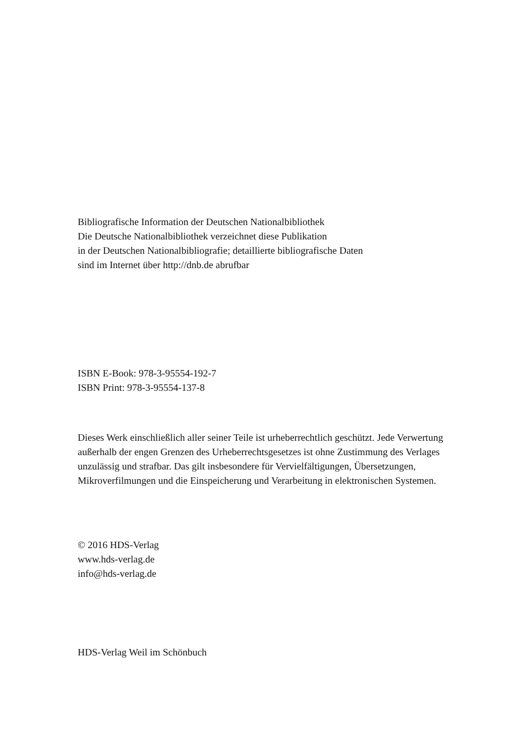Bibliografische Information der Deutschen Nationalbibliothek
Die Deutsche Nationalbibliothek verzeichnet diese Publikation
in der Deutschen Nationalbibliografie; detaillierte bibliografische Daten
sind im Internet über http://dnb.de abrufbar
ISBN E-Book: 978-3-95554-192-7
ISBN Print: 978-3-95554-137-8
Dieses Werk einschließlich aller seiner Teile ist urheberrechtlich geschützt. Jede Verwertung außerhalb der engen Grenzen des Urheberrechtsgesetzes ist ohne Zustimmung des Verlages unzulässig und strafbar. Das gilt insbesondere für Vervielfältigungen, Übersetzungen, Mikroverfilmungen und die Einspeicherung und Verarbeitung in elektronischen Systemen.
© 2016 HDS-Verlag
www.hds-verlag.de
info@hds-verlag.de
HDS-Verlag Weil im Schönbuch